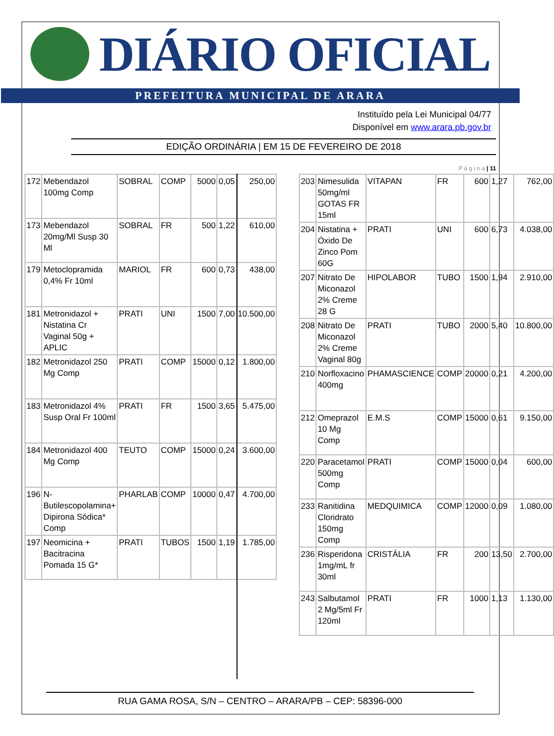DIÁRIO OFICIAL
PREFEITURA MUNICIPAL DE ARARA
Instituído pela Lei Municipal 04/77
Disponível em www.arara.pb.gov.br
EDIÇÃO ORDINÁRIA | EM 15 DE FEVEREIRO DE 2018
P á g i n a | 11
| 172 | Mebendazol 100mg Comp | SOBRAL | COMP | 5000 | 0,05 | 250,00 |
| 173 | Mebendazol 20mg/Ml Susp 30 Ml | SOBRAL | FR | 500 | 1,22 | 610,00 |
| 179 | Metoclopramida 0,4% Fr 10ml | MARIOL | FR | 600 | 0,73 | 438,00 |
| 181 | Metronidazol + Nistatina Cr Vaginal 50g + APLIC | PRATI | UNI | 1500 | 7,00 | 10.500,00 |
| 182 | Metronidazol 250 Mg Comp | PRATI | COMP | 15000 | 0,12 | 1.800,00 |
| 183 | Metronidazol 4% Susp Oral Fr 100ml | PRATI | FR | 1500 | 3,65 | 5.475,00 |
| 184 | Metronidazol 400 Mg Comp | TEUTO | COMP | 15000 | 0,24 | 3.600,00 |
| 196 | N-Butilescopolamina+ Dipirona Sódica* Comp | PHARLAB | COMP | 10000 | 0,47 | 4.700,00 |
| 197 | Neomicina + Bacitracina Pomada 15 G* | PRATI | TUBOS | 1500 | 1,19 | 1.785,00 |
| 203 | Nimesulida 50mg/ml GOTAS FR 15ml | VITAPAN | FR | 600 | 1,27 | 762,00 |
| 204 | Nistatina + Óxido De Zinco Pom 60G | PRATI | UNI | 600 | 6,73 | 4.038,00 |
| 207 | Nitrato De Miconazol 2% Creme 28 G | HIPOLABOR | TUBO | 1500 | 1,94 | 2.910,00 |
| 208 | Nitrato De Miconazol 2% Creme Vaginal 80g | PRATI | TUBO | 2000 | 5,40 | 10.800,00 |
| 210 | Norfloxacino 400mg | PHAMASCIENCE | COMP | 20000 | 0,21 | 4.200,00 |
| 212 | Omeprazol 10 Mg Comp | E.M.S | COMP | 15000 | 0,61 | 9.150,00 |
| 220 | Paracetamol 500mg Comp | PRATI | COMP | 15000 | 0,04 | 600,00 |
| 233 | Ranitidina Cloridrato 150mg Comp | MEDQUIMICA | COMP | 12000 | 0,09 | 1.080,00 |
| 236 | Risperidona 1mg/mL fr 30ml | CRISTÁLIA | FR | 200 | 13,50 | 2.700,00 |
| 243 | Salbutamol 2 Mg/5ml Fr 120ml | PRATI | FR | 1000 | 1,13 | 1.130,00 |
RUA GAMA ROSA, S/N – CENTRO – ARARA/PB – CEP: 58396-000